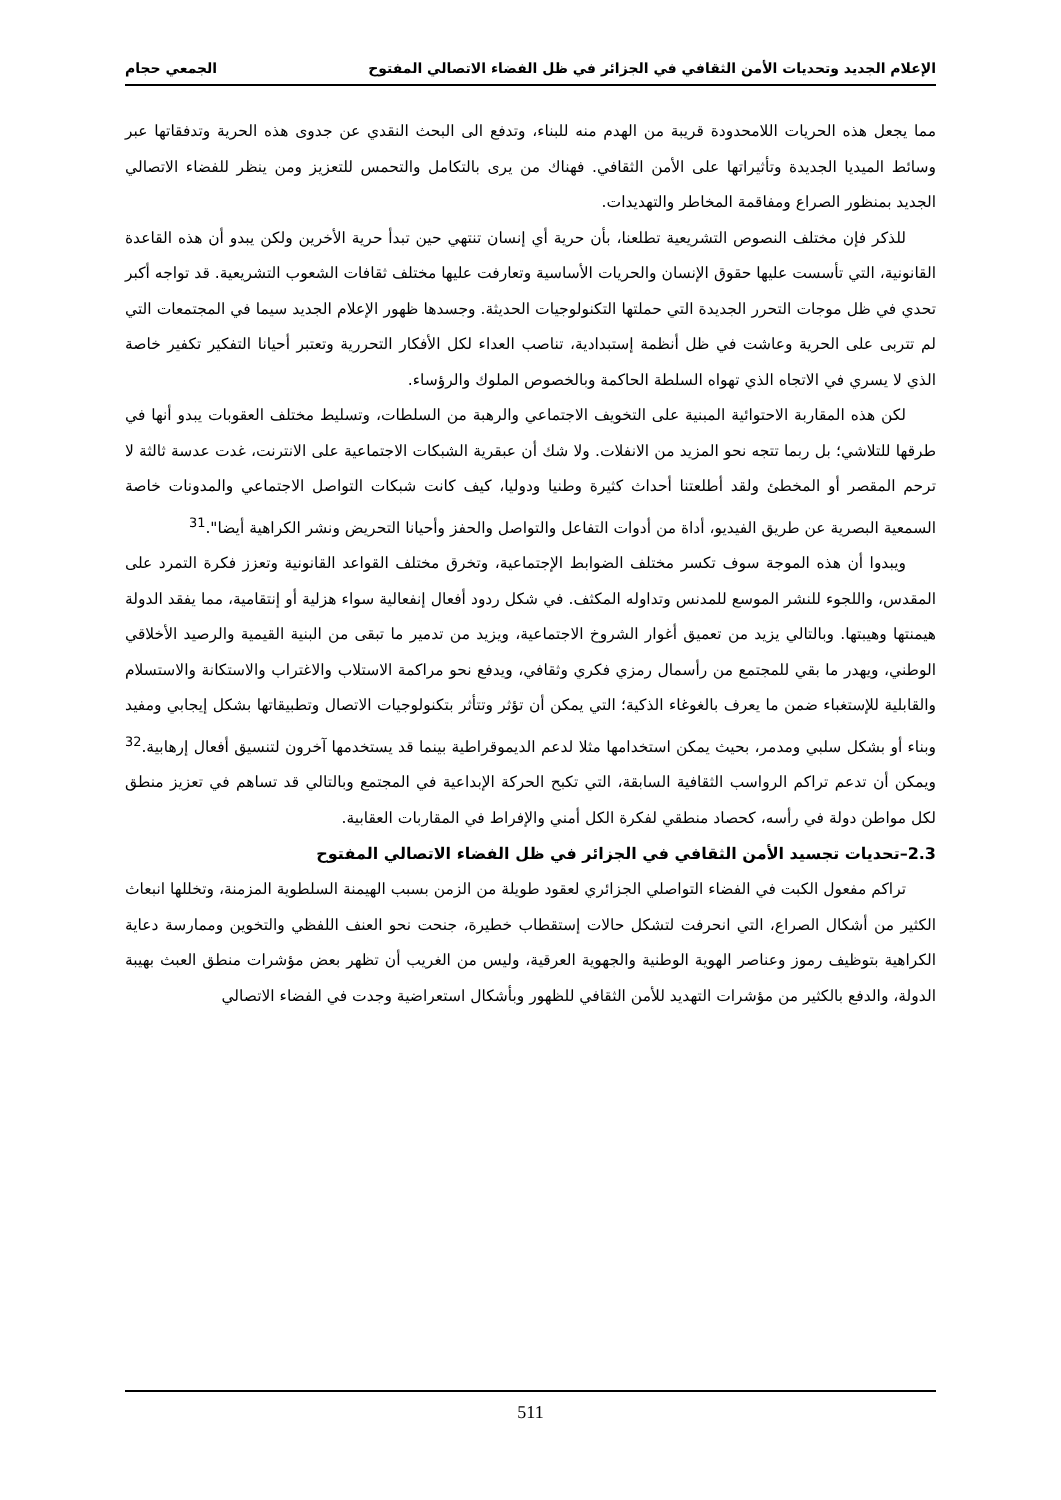الإعلام الجديد وتحديات الأمن الثقافي في الجزائر في ظل الفضاء الاتصالي المفتوح الجمعي حجام
مما يجعل هذه الحريات اللامحدودة قريبة من الهدم منه للبناء، وتدفع الى البحث النقدي عن جدوى هذه الحرية وتدفقاتها عبر وسائط الميديا الجديدة وتأثيراتها على الأمن الثقافي. فهناك من يرى بالتكامل والتحمس للتعزيز ومن ينظر للفضاء الاتصالي الجديد بمنظور الصراع ومفاقمة المخاطر والتهديدات.
للذكر فإن مختلف النصوص التشريعية تطلعنا، بأن حرية أي إنسان تنتهي حين تبدأ حرية الأخرين ولكن يبدو أن هذه القاعدة القانونية، التي تأسست عليها حقوق الإنسان والحريات الأساسية وتعارفت عليها مختلف ثقافات الشعوب التشريعية. قد تواجه أكبر تحدي في ظل موجات التحرر الجديدة التي حملتها التكنولوجيات الحديثة. وجسدها ظهور الإعلام الجديد سيما في المجتمعات التي لم تتربى على الحرية وعاشت في ظل أنظمة إستبدادية، تناصب العداء لكل الأفكار التحررية وتعتبر أحيانا التفكير تكفير خاصة الذي لا يسري في الاتجاه الذي تهواه السلطة الحاكمة وبالخصوص الملوك والرؤساء.
لكن هذه المقاربة الاحتوائية المبنية على التخويف الاجتماعي والرهبة من السلطات، وتسليط مختلف العقوبات يبدو أنها في طرقها للتلاشي؛ بل ربما تتجه نحو المزيد من الانفلات. ولا شك أن عبقرية الشبكات الاجتماعية على الانترنت، غدت عدسة ثالثة لا ترحم المقصر أو المخطئ ولقد أطلعتنا أحداث كثيرة وطنيا ودوليا، كيف كانت شبكات التواصل الاجتماعي والمدونات خاصة السمعية البصرية عن طريق الفيديو، أداة من أدوات التفاعل والتواصل والحفز وأحيانا التحريض ونشر الكراهية أيضا".<sup>31</sup>
ويبدوا أن هذه الموجة سوف تكسر مختلف الضوابط الإجتماعية، وتخرق مختلف القواعد القانونية وتعزز فكرة التمرد على المقدس، واللجوء للنشر الموسع للمدنس وتداوله المكثف. في شكل ردود أفعال إنفعالية سواء هزلية أو إنتقامية، مما يفقد الدولة هيمنتها وهيبتها. وبالتالي يزيد من تعميق أغوار الشروخ الاجتماعية، ويزيد من تدمير ما تبقى من البنية القيمية والرصيد الأخلاقي الوطني، ويهدر ما بقي للمجتمع من رأسمال رمزي فكري وثقافي، ويدفع نحو مراكمة الاستلاب والاغتراب والاستكانة والاستسلام والقابلية للإستغباء ضمن ما يعرف بالغوغاء الذكية؛ التي يمكن أن تؤثر وتتأثر بتكنولوجيات الاتصال وتطبيقاتها بشكل إيجابي ومفيد وبناء أو بشكل سلبي ومدمر، بحيث يمكن استخدامها مثلا لدعم الديموقراطية بينما قد يستخدمها آخرون لتنسيق أفعال إرهابية.<sup>32</sup> ويمكن أن تدعم تراكم الرواسب الثقافية السابقة، التي تكبح الحركة الإبداعية في المجتمع وبالتالي قد تساهم في تعزيز منطق لكل مواطن دولة في رأسه، كحصاد منطقي لفكرة الكل أمني والإفراط في المقاربات العقابية.
2.3–تحديات تجسيد الأمن الثقافي في الجزائر في ظل الفضاء الاتصالي المفتوح
تراكم مفعول الكبت في الفضاء التواصلي الجزائري لعقود طويلة من الزمن بسبب الهيمنة السلطوية المزمنة، وتخللها انبعاث الكثير من أشكال الصراع، التي انحرفت لتشكل حالات إستقطاب خطيرة، جنحت نحو العنف اللفظي والتخوين وممارسة دعاية الكراهية بتوظيف رموز وعناصر الهوية الوطنية والجهوية العرقية، وليس من الغريب أن تظهر بعض مؤشرات منطق العبث بهيبة الدولة، والدفع بالكثير من مؤشرات التهديد للأمن الثقافي للظهور وبأشكال استعراضية وجدت في الفضاء الاتصالي
511